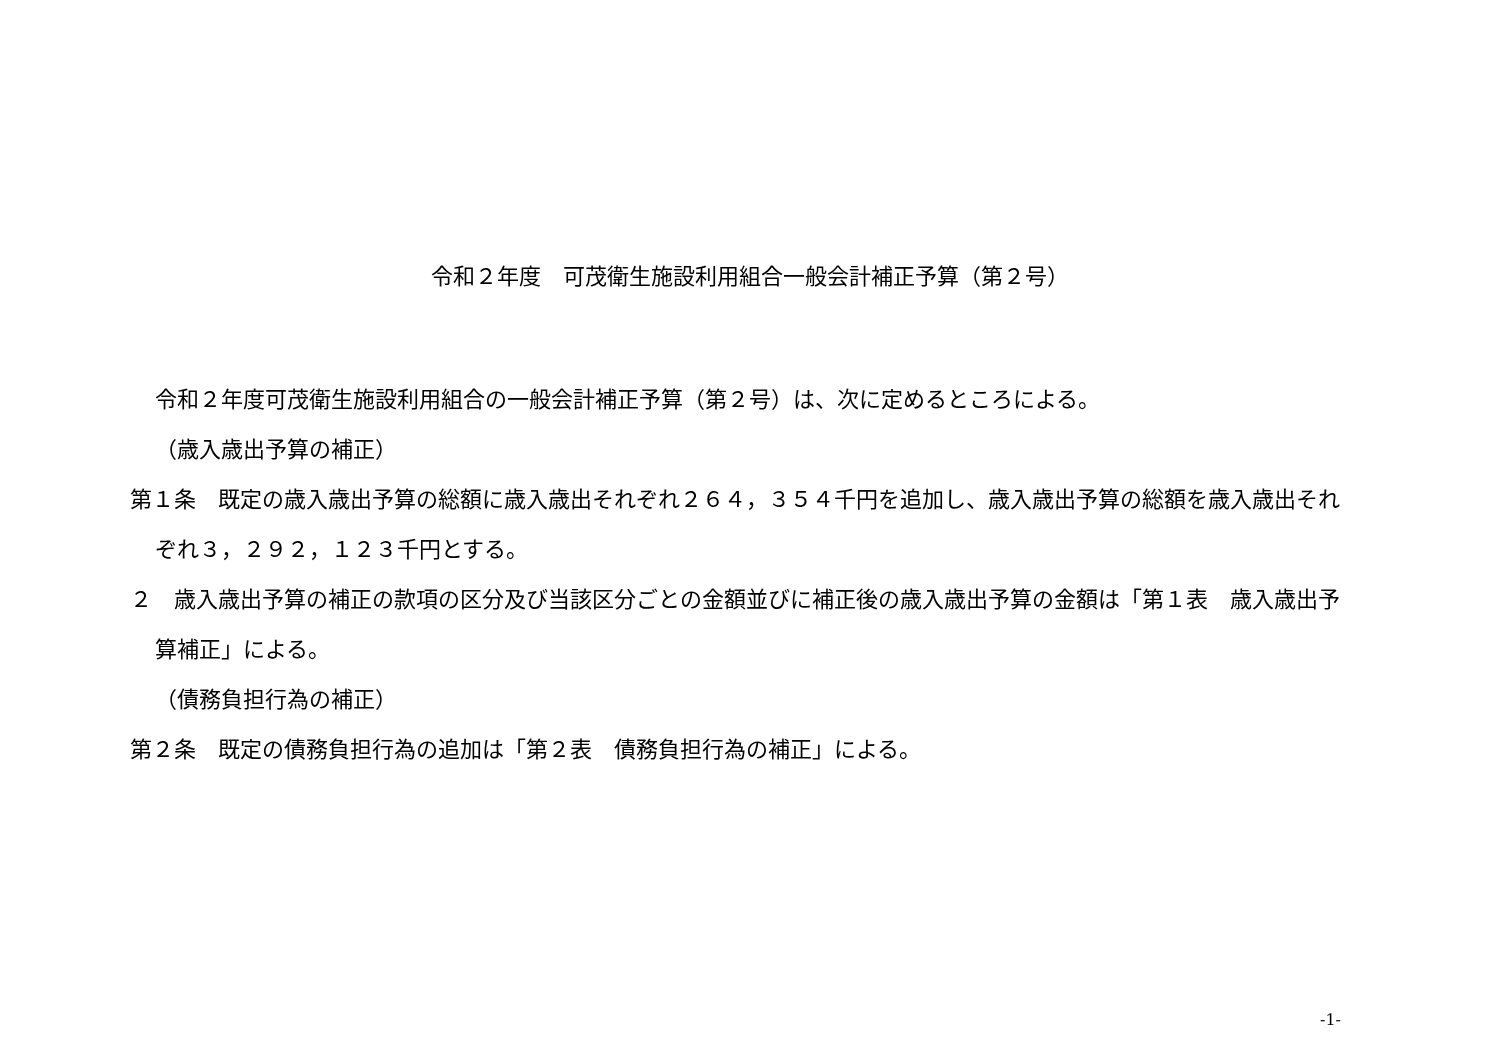令和２年度　可茂衛生施設利用組合一般会計補正予算（第２号）
令和２年度可茂衛生施設利用組合の一般会計補正予算（第２号）は、次に定めるところによる。
（歳入歳出予算の補正）
第１条　既定の歳入歳出予算の総額に歳入歳出それぞれ２６４，３５４千円を追加し、歳入歳出予算の総額を歳入歳出それぞれ３，２９２，１２３千円とする。
２　歳入歳出予算の補正の款項の区分及び当該区分ごとの金額並びに補正後の歳入歳出予算の金額は「第１表　歳入歳出予算補正」による。
（債務負担行為の補正）
第２条　既定の債務負担行為の追加は「第２表　債務負担行為の補正」による。
-1-